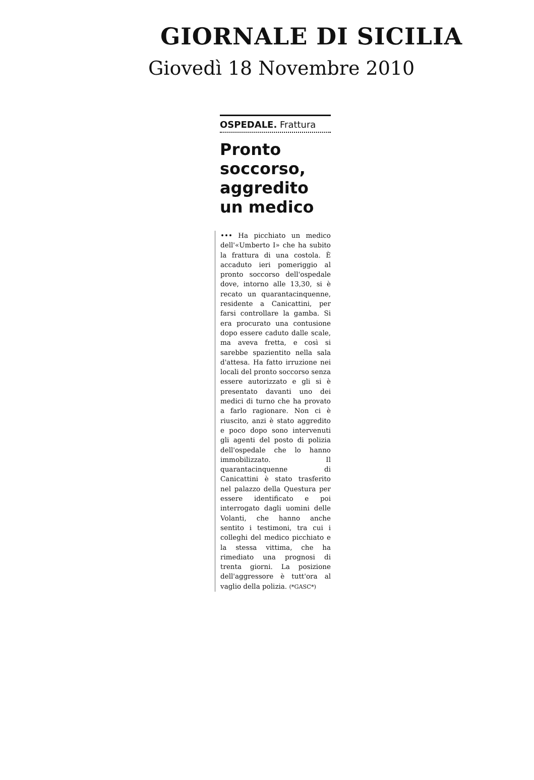GIORNALE DI SICILIA
Giovedì 18 Novembre 2010
OSPEDALE. Frattura
Pronto soccorso, aggredito un medico
••• Ha picchiato un medico dell'«Umberto I» che ha subito la frattura di una costola. È accaduto ieri pomeriggio al pronto soccorso dell'ospedale dove, intorno alle 13,30, si è recato un quarantacinquenne, residente a Canicattini, per farsi controllare la gamba. Si era procurato una contusione dopo essere caduto dalle scale, ma aveva fretta, e così si sarebbe spazientito nella sala d'attesa. Ha fatto irruzione nei locali del pronto soccorso senza essere autorizzato e gli si è presentato davanti uno dei medici di turno che ha provato a farlo ragionare. Non ci è riuscito, anzi è stato aggredito e poco dopo sono intervenuti gli agenti del posto di polizia dell'ospedale che lo hanno immobilizzato. Il quarantacinquenne di Canicattini è stato trasferito nel palazzo della Questura per essere identificato e poi interrogato dagli uomini delle Volanti, che hanno anche sentito i testimoni, tra cui i colleghi del medico picchiato e la stessa vittima, che ha rimediato una prognosi di trenta giorni. La posizione dell'aggressore è tutt'ora al vaglio della polizia. (*GASC*)